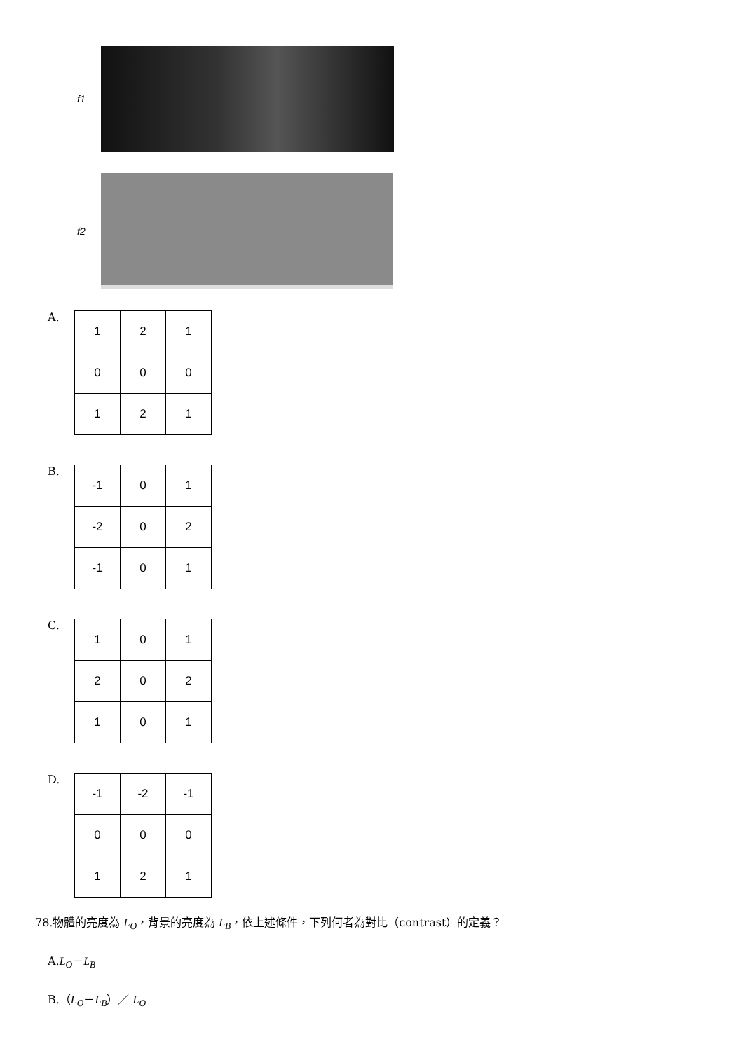f1
f2
A.
| 1 | 2 | 1 |
| 0 | 0 | 0 |
| 1 | 2 | 1 |
B.
| -1 | 0 | 1 |
| -2 | 0 | 2 |
| -1 | 0 | 1 |
C.
| 1 | 0 | 1 |
| 2 | 0 | 2 |
| 1 | 0 | 1 |
D.
| -1 | -2 | -1 |
| 0 | 0 | 0 |
| 1 | 2 | 1 |
78.物體的亮度為 L<sub>O</sub>，背景的亮度為 L<sub>B</sub>，依上述條件，下列何者為對比（contrast）的定義？
A.L<sub>O</sub>－L<sub>B</sub>
B.（L<sub>O</sub>－L<sub>B</sub>）／ L<sub>O</sub>